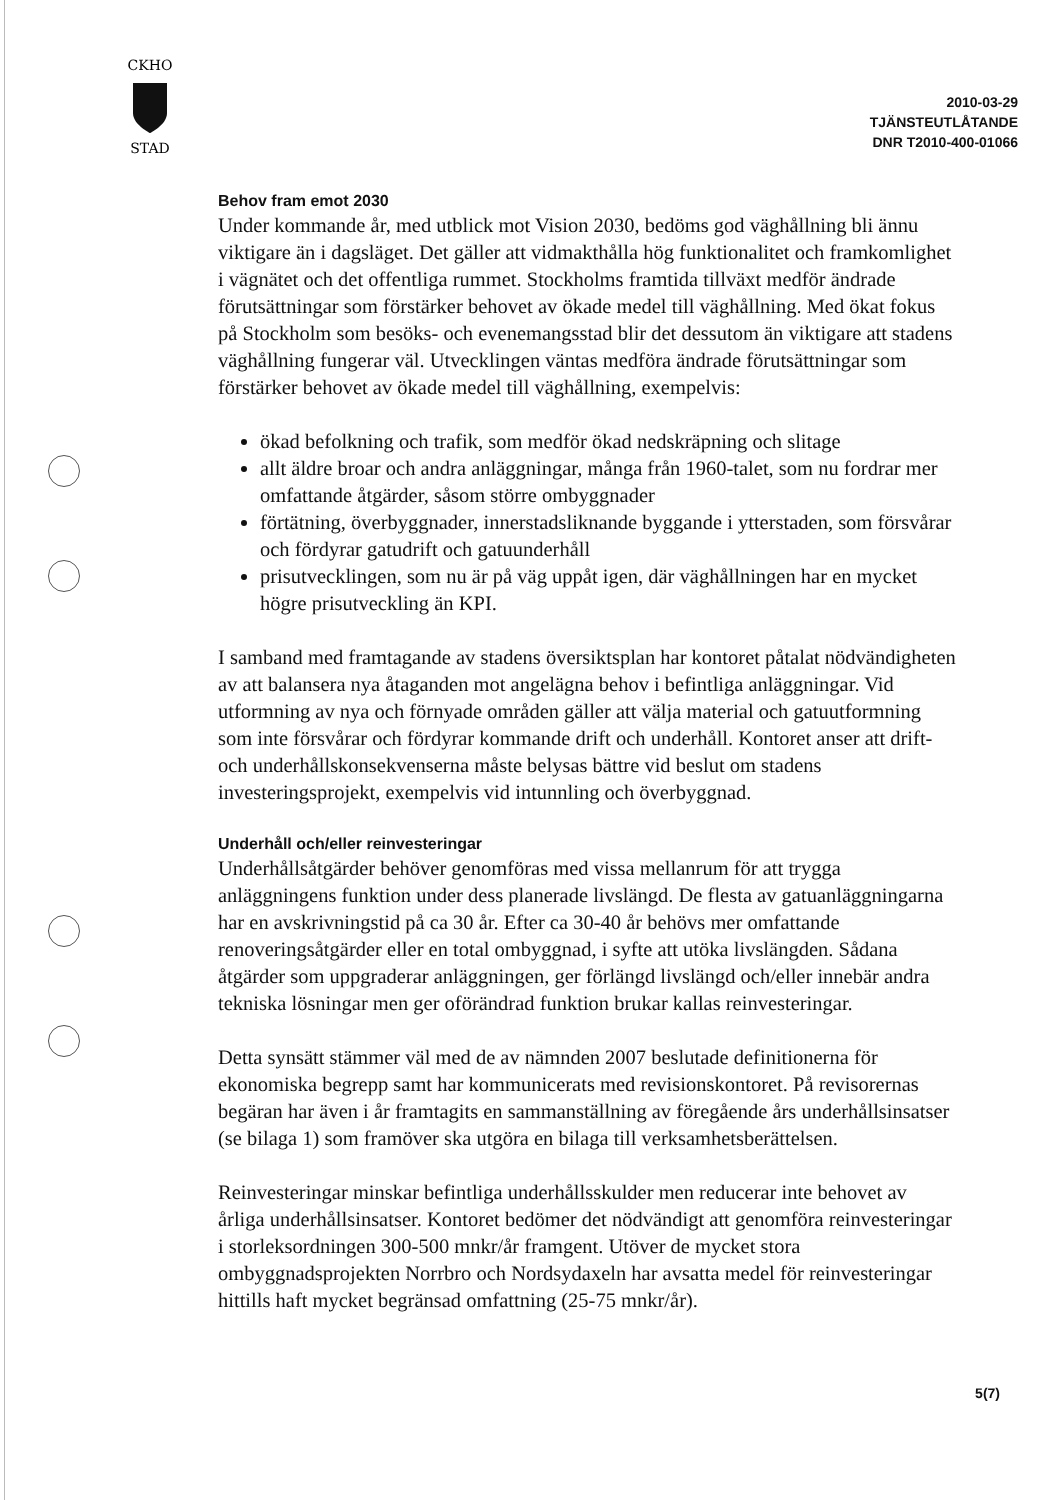CKHO
STAD
2010-03-29
TJÄNSTEUTLÅTANDE
DNR T2010-400-01066
Behov fram emot 2030
Under kommande år, med utblick mot Vision 2030, bedöms god väghållning bli ännu viktigare än i dagsläget. Det gäller att vidmakthålla hög funktionalitet och framkomlighet i vägnätet och det offentliga rummet. Stockholms framtida tillväxt medför ändrade förutsättningar som förstärker behovet av ökade medel till väghållning. Med ökat fokus på Stockholm som besöks- och evenemangsstad blir det dessutom än viktigare att stadens väghållning fungerar väl. Utvecklingen väntas medföra ändrade förutsättningar som förstärker behovet av ökade medel till väghållning, exempelvis:
ökad befolkning och trafik, som medför ökad nedskräpning och slitage
allt äldre broar och andra anläggningar, många från 1960-talet, som nu fordrar mer omfattande åtgärder, såsom större ombyggnader
förtätning, överbyggnader, innerstadsliknande byggande i ytterstaden, som försvårar och fördyrar gatudrift och gatuunderhåll
prisutvecklingen, som nu är på väg uppåt igen, där väghållningen har en mycket högre prisutveckling än KPI.
I samband med framtagande av stadens översiktsplan har kontoret påtalat nödvändigheten av att balansera nya åtaganden mot angelägna behov i befintliga anläggningar. Vid utformning av nya och förnyade områden gäller att välja material och gatuutformning som inte försvårar och fördyrar kommande drift och underhåll. Kontoret anser att drift- och underhållskonsekvenserna måste belysas bättre vid beslut om stadens investeringsprojekt, exempelvis vid intunnling och överbyggnad.
Underhåll och/eller reinvesteringar
Underhållsåtgärder behöver genomföras med vissa mellanrum för att trygga anläggningens funktion under dess planerade livslängd. De flesta av gatuanläggningarna har en avskrivningstid på ca 30 år. Efter ca 30-40 år behövs mer omfattande renoveringsåtgärder eller en total ombyggnad, i syfte att utöka livslängden. Sådana åtgärder som uppgraderar anläggningen, ger förlängd livslängd och/eller innebär andra tekniska lösningar men ger oförändrad funktion brukar kallas reinvesteringar.
Detta synsätt stämmer väl med de av nämnden 2007 beslutade definitionerna för ekonomiska begrepp samt har kommunicerats med revisionskontoret. På revisorernas begäran har även i år framtagits en sammanställning av föregående års underhållsinsatser (se bilaga 1) som framöver ska utgöra en bilaga till verksamhetsberättelsen.
Reinvesteringar minskar befintliga underhållsskulder men reducerar inte behovet av årliga underhållsinsatser. Kontoret bedömer det nödvändigt att genomföra reinvesteringar i storleksordningen 300-500 mnkr/år framgent. Utöver de mycket stora ombyggnadsprojekten Norrbro och Nordsydaxeln har avsatta medel för reinvesteringar hittills haft mycket begränsad omfattning (25-75 mnkr/år).
5(7)